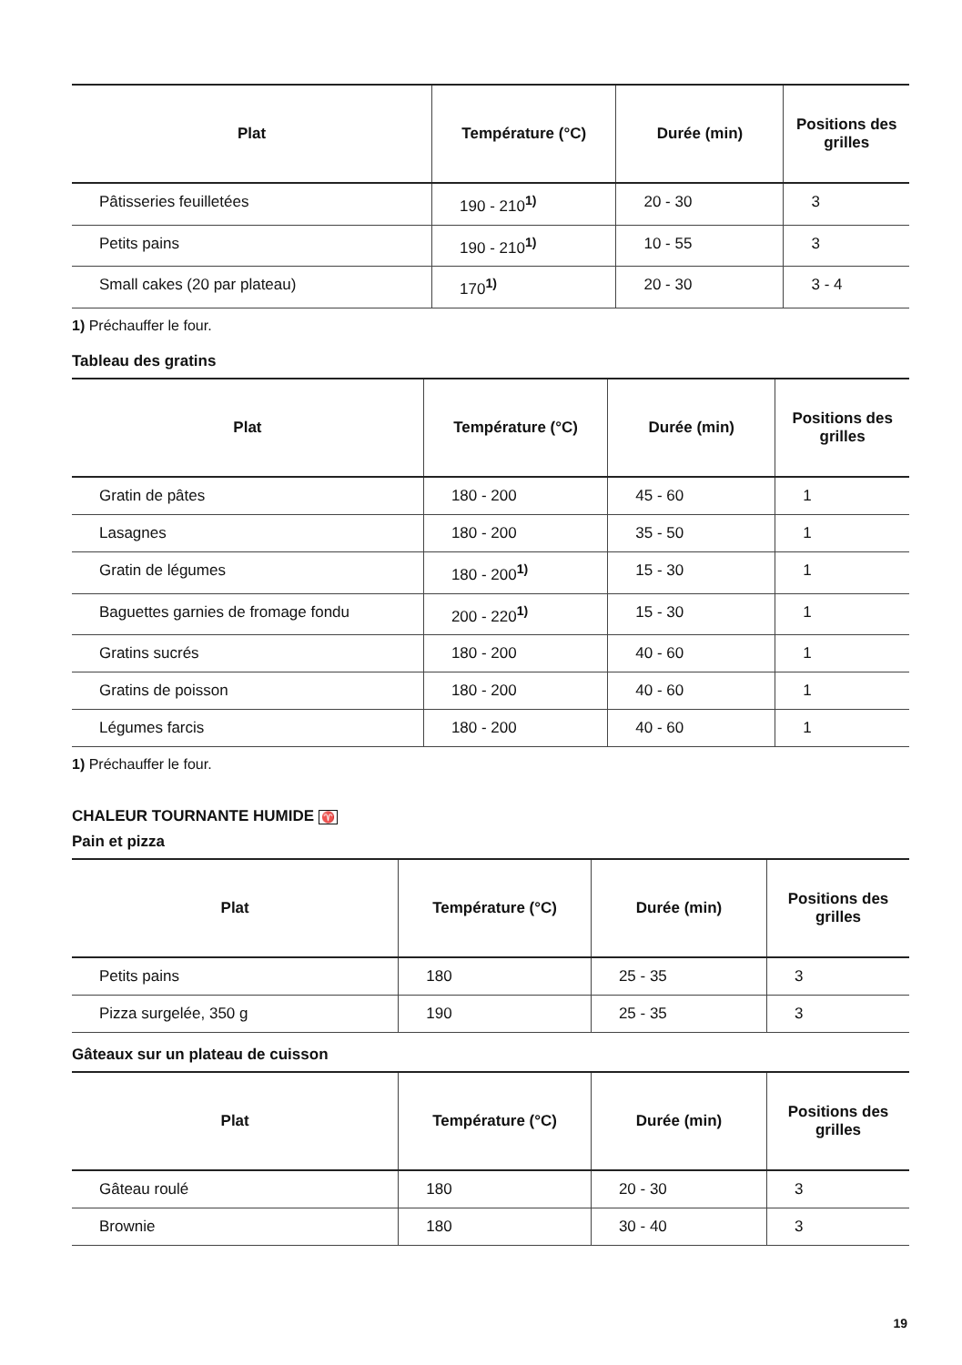| Plat | Température (°C) | Durée (min) | Positions des grilles |
| --- | --- | --- | --- |
| Pâtisseries feuilletées | 190 - 210<sup>1)</sup> | 20 - 30 | 3 |
| Petits pains | 190 - 210<sup>1)</sup> | 10 - 55 | 3 |
| Small cakes (20 par plateau) | 170<sup>1)</sup> | 20 - 30 | 3 - 4 |
1) Préchauffer le four.
Tableau des gratins
| Plat | Température (°C) | Durée (min) | Positions des grilles |
| --- | --- | --- | --- |
| Gratin de pâtes | 180 - 200 | 45 - 60 | 1 |
| Lasagnes | 180 - 200 | 35 - 50 | 1 |
| Gratin de légumes | 180 - 200<sup>1)</sup> | 15 - 30 | 1 |
| Baguettes garnies de fromage fondu | 200 - 220<sup>1)</sup> | 15 - 30 | 1 |
| Gratins sucrés | 180 - 200 | 40 - 60 | 1 |
| Gratins de poisson | 180 - 200 | 40 - 60 | 1 |
| Légumes farcis | 180 - 200 | 40 - 60 | 1 |
1) Préchauffer le four.
CHALEUR TOURNANTE HUMIDE ♈
Pain et pizza
| Plat | Température (°C) | Durée (min) | Positions des grilles |
| --- | --- | --- | --- |
| Petits pains | 180 | 25 - 35 | 3 |
| Pizza surgelée, 350 g | 190 | 25 - 35 | 3 |
Gâteaux sur un plateau de cuisson
| Plat | Température (°C) | Durée (min) | Positions des grilles |
| --- | --- | --- | --- |
| Gâteau roulé | 180 | 20 - 30 | 3 |
| Brownie | 180 | 30 - 40 | 3 |
19